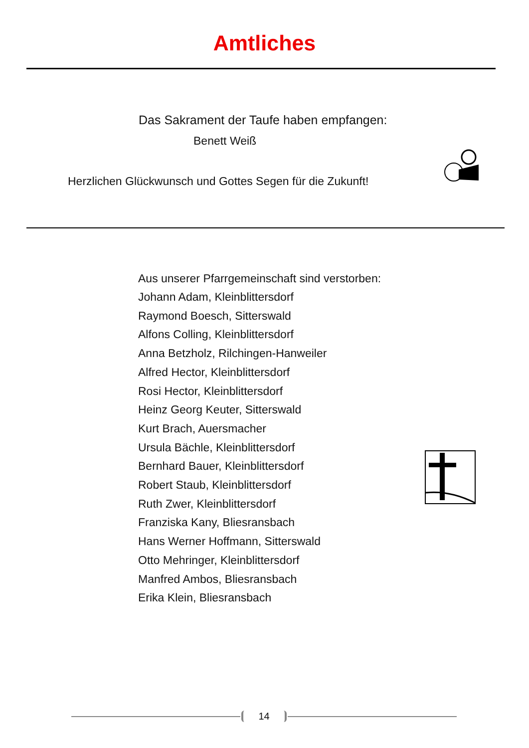Amtliches
Das Sakrament der Taufe haben empfangen:
Benett Weiß
Herzlichen Glückwunsch und Gottes Segen für die Zukunft!
Aus unserer Pfarrgemeinschaft sind verstorben:
Johann Adam, Kleinblittersdorf
Raymond Boesch, Sitterswald
Alfons Colling, Kleinblittersdorf
Anna Betzholz, Rilchingen-Hanweiler
Alfred Hector, Kleinblittersdorf
Rosi Hector, Kleinblittersdorf
Heinz Georg Keuter, Sitterswald
Kurt Brach, Auersmacher
Ursula Bächle, Kleinblittersdorf
Bernhard Bauer, Kleinblittersdorf
Robert Staub, Kleinblittersdorf
Ruth Zwer, Kleinblittersdorf
Franziska Kany, Bliesransbach
Hans Werner Hoffmann, Sitterswald
Otto Mehringer, Kleinblittersdorf
Manfred Ambos, Bliesransbach
Erika Klein, Bliesransbach
14